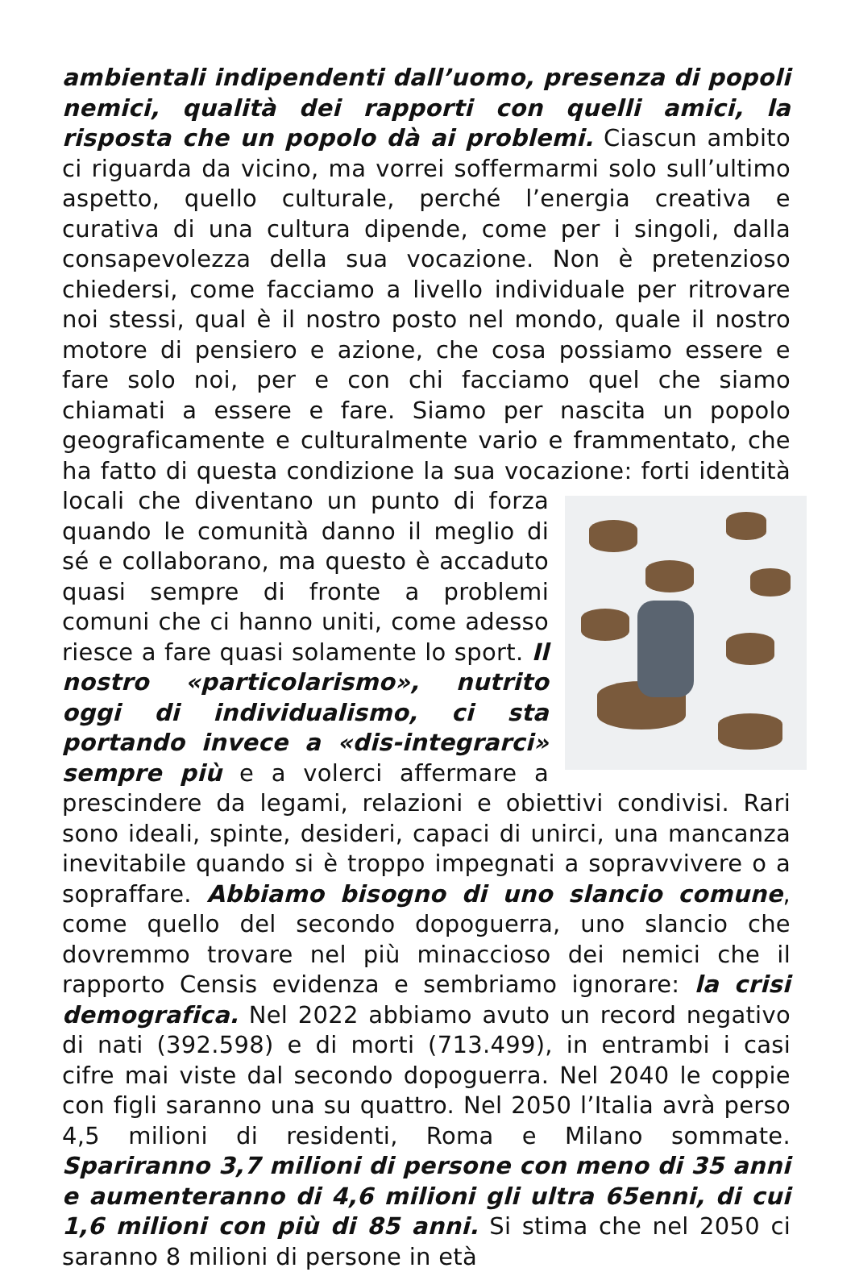ambientali indipendenti dall’uomo, presenza di popoli nemici, qualità dei rapporti con quelli amici, la risposta che un popolo dà ai problemi. Ciascun ambito ci riguarda da vicino, ma vorrei soffermarmi solo sull’ultimo aspetto, quello culturale, perché l’energia creativa e curativa di una cultura dipende, come per i singoli, dalla consapevolezza della sua vocazione. Non è pretenzioso chiedersi, come facciamo a livello individuale per ritrovare noi stessi, qual è il nostro posto nel mondo, quale il nostro motore di pensiero e azione, che cosa possiamo essere e fare solo noi, per e con chi facciamo quel che siamo chiamati a essere e fare. Siamo per nascita un popolo geograficamente e culturalmente vario e frammentato, che ha fatto di questa condizione la sua vocazione: forti identità locali che diventano un punto di forza quando le comunità danno il meglio di sé e collaborano, ma questo è accaduto quasi sempre di fronte a problemi comuni che ci hanno uniti, come adesso riesce a fare quasi solamente lo sport. Il nostro «particolarismo», nutrito oggi di individualismo, ci sta portando invece a «dis-integrarci» sempre più e a volerci affermare a prescindere da legami, relazioni e obiettivi condivisi. Rari sono ideali, spinte, desideri, capaci di unirci, una mancanza inevitabile quando si è troppo impegnati a sopravvivere o a sopraffare. Abbiamo bisogno di uno slancio comune, come quello del secondo dopoguerra, uno slancio che dovremmo trovare nel più minaccioso dei nemici che il rapporto Censis evidenza e sembriamo ignorare: la crisi demografica. Nel 2022 abbiamo avuto un record negativo di nati (392.598) e di morti (713.499), in entrambi i casi cifre mai viste dal secondo dopoguerra. Nel 2040 le coppie con figli saranno una su quattro. Nel 2050 l’Italia avrà perso 4,5 milioni di residenti, Roma e Milano sommate. Spariranno 3,7 milioni di persone con meno di 35 anni e aumenteranno di 4,6 milioni gli ultra 65enni, di cui 1,6 milioni con più di 85 anni. Si stima che nel 2050 ci saranno 8 milioni di persone in età